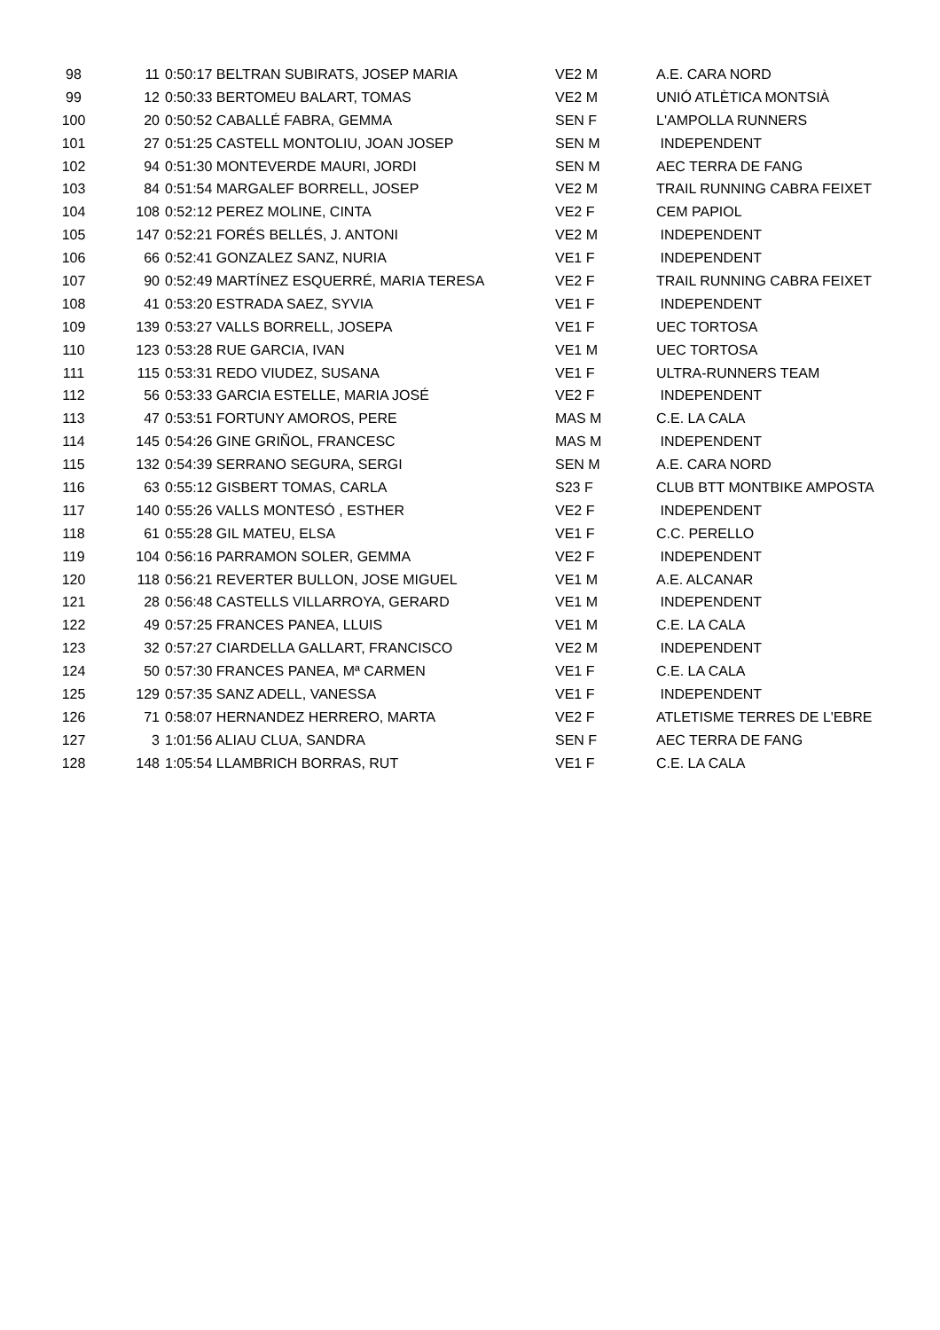| 98 | 11 | 0:50:17 BELTRAN SUBIRATS, JOSEP MARIA | VE2 M | A.E. CARA NORD |
| 99 | 12 | 0:50:33 BERTOMEU BALART, TOMAS | VE2 M | UNIÓ ATLÈTICA MONTSIÀ |
| 100 | 20 | 0:50:52 CABALLÉ FABRA, GEMMA | SEN F | L'AMPOLLA RUNNERS |
| 101 | 27 | 0:51:25 CASTELL MONTOLIU, JOAN JOSEP | SEN M | INDEPENDENT |
| 102 | 94 | 0:51:30 MONTEVERDE MAURI, JORDI | SEN M | AEC TERRA DE FANG |
| 103 | 84 | 0:51:54 MARGALEF BORRELL, JOSEP | VE2 M | TRAIL RUNNING CABRA FEIXET |
| 104 | 108 | 0:52:12 PEREZ MOLINE, CINTA | VE2 F | CEM PAPIOL |
| 105 | 147 | 0:52:21 FORÉS BELLÉS, J. ANTONI | VE2 M | INDEPENDENT |
| 106 | 66 | 0:52:41 GONZALEZ SANZ, NURIA | VE1 F | INDEPENDENT |
| 107 | 90 | 0:52:49 MARTÍNEZ ESQUERRÉ, MARIA TERESA | VE2 F | TRAIL RUNNING CABRA FEIXET |
| 108 | 41 | 0:53:20 ESTRADA SAEZ, SYVIA | VE1 F | INDEPENDENT |
| 109 | 139 | 0:53:27 VALLS BORRELL, JOSEPA | VE1 F | UEC TORTOSA |
| 110 | 123 | 0:53:28 RUE GARCIA, IVAN | VE1 M | UEC TORTOSA |
| 111 | 115 | 0:53:31 REDO VIUDEZ, SUSANA | VE1 F | ULTRA-RUNNERS TEAM |
| 112 | 56 | 0:53:33 GARCIA ESTELLE, MARIA JOSÉ | VE2 F | INDEPENDENT |
| 113 | 47 | 0:53:51 FORTUNY AMOROS, PERE | MAS M | C.E. LA CALA |
| 114 | 145 | 0:54:26 GINE GRIÑOL, FRANCESC | MAS M | INDEPENDENT |
| 115 | 132 | 0:54:39 SERRANO SEGURA, SERGI | SEN M | A.E. CARA NORD |
| 116 | 63 | 0:55:12 GISBERT TOMAS, CARLA | S23 F | CLUB BTT MONTBIKE AMPOSTA |
| 117 | 140 | 0:55:26 VALLS MONTESÓ , ESTHER | VE2 F | INDEPENDENT |
| 118 | 61 | 0:55:28 GIL MATEU, ELSA | VE1 F | C.C. PERELLO |
| 119 | 104 | 0:56:16 PARRAMON SOLER, GEMMA | VE2 F | INDEPENDENT |
| 120 | 118 | 0:56:21 REVERTER BULLON, JOSE MIGUEL | VE1 M | A.E. ALCANAR |
| 121 | 28 | 0:56:48 CASTELLS VILLARROYA, GERARD | VE1 M | INDEPENDENT |
| 122 | 49 | 0:57:25 FRANCES PANEA, LLUIS | VE1 M | C.E. LA CALA |
| 123 | 32 | 0:57:27 CIARDELLA GALLART, FRANCISCO | VE2 M | INDEPENDENT |
| 124 | 50 | 0:57:30 FRANCES PANEA, Mª CARMEN | VE1 F | C.E. LA CALA |
| 125 | 129 | 0:57:35 SANZ ADELL, VANESSA | VE1 F | INDEPENDENT |
| 126 | 71 | 0:58:07 HERNANDEZ HERRERO, MARTA | VE2 F | ATLETISME TERRES DE L'EBRE |
| 127 | 3 | 1:01:56 ALIAU CLUA, SANDRA | SEN F | AEC TERRA DE FANG |
| 128 | 148 | 1:05:54 LLAMBRICH BORRAS, RUT | VE1 F | C.E. LA CALA |